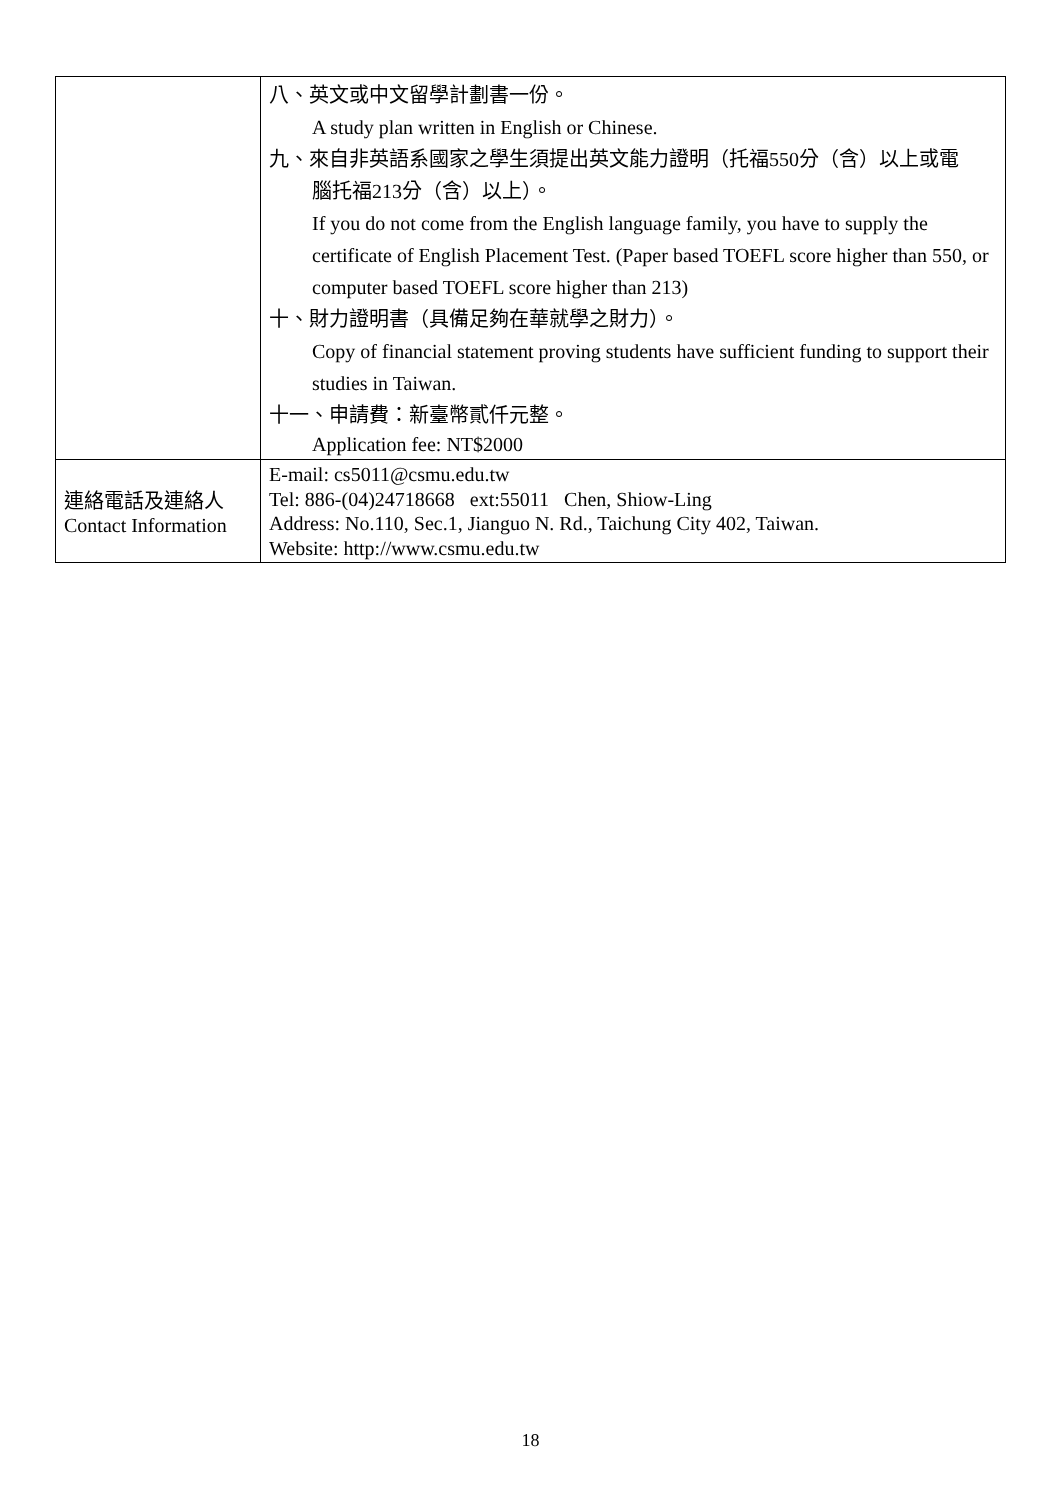| | 八、英文或中文留學計劃書一份。 A study plan written in English or Chinese. 九、來自非英語系國家之學生須提出英文能力證明（托福550分（含）以上或電 腦托福213分（含）以上）。 If you do not come from the English language family, you have to supply the certificate of English Placement Test. (Paper based TOEFL score higher than 550, or computer based TOEFL score higher than 213) 十、財力證明書（具備足夠在華就學之財力）。 Copy of financial statement proving students have sufficient funding to support their studies in Taiwan. 十一、申請費：新臺幣貳仟元整。 Application fee: NT$2000 |
| 連絡電話及連絡人 Contact Information | E-mail: cs5011@csmu.edu.tw Tel: 886-(04)24718668 ext:55011 Chen, Shiow-Ling Address: No.110, Sec.1, Jianguo N. Rd., Taichung City 402, Taiwan. Website: http://www.csmu.edu.tw |
18